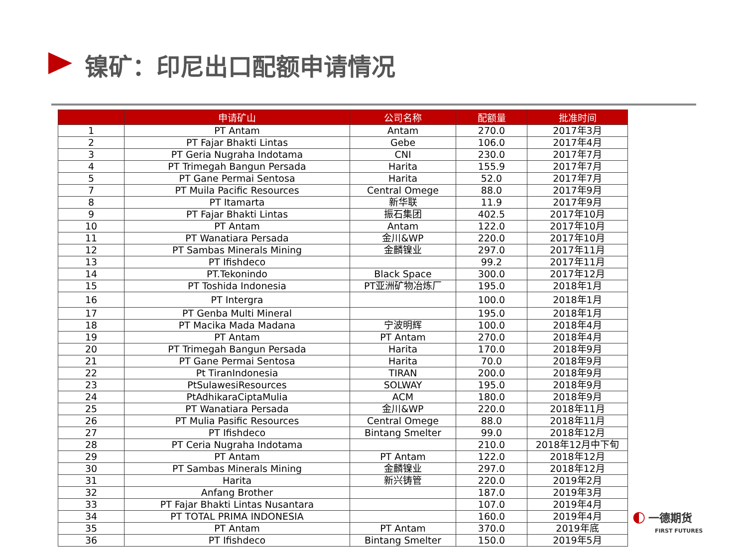镍矿：印尼出口配额申请情况
| | 申请矿山 | 公司名称 | 配额量 | 批准时间 |
| --- | --- | --- | --- | --- |
| 1 | PT Antam | Antam | 270.0 | 2017年3月 |
| 2 | PT Fajar Bhakti Lintas | Gebe | 106.0 | 2017年4月 |
| 3 | PT Geria Nugraha Indotama | CNI | 230.0 | 2017年7月 |
| 4 | PT Trimegah Bangun Persada | Harita | 155.9 | 2017年7月 |
| 5 | PT Gane Permai Sentosa | Harita | 52.0 | 2017年7月 |
| 7 | PT Muila Pacific Resources | Central Omege | 88.0 | 2017年9月 |
| 8 | PT Itamarta | 新华联 | 11.9 | 2017年9月 |
| 9 | PT Fajar Bhakti Lintas | 振石集团 | 402.5 | 2017年10月 |
| 10 | PT Antam | Antam | 122.0 | 2017年10月 |
| 11 | PT Wanatiara Persada | 金川&WP | 220.0 | 2017年10月 |
| 12 | PT Sambas Minerals Mining | 金麟镍业 | 297.0 | 2017年11月 |
| 13 | PT Ifishdeco | | 99.2 | 2017年11月 |
| 14 | PT.Tekonindo | Black Space | 300.0 | 2017年12月 |
| 15 | PT Toshida Indonesia | PT亚洲矿物冶炼厂 | 195.0 | 2018年1月 |
| 16 | PT Intergra | | 100.0 | 2018年1月 |
| 17 | PT Genba Multi Mineral | | 195.0 | 2018年1月 |
| 18 | PT Macika Mada Madana | 宁波明辉 | 100.0 | 2018年4月 |
| 19 | PT Antam | PT Antam | 270.0 | 2018年4月 |
| 20 | PT Trimegah Bangun Persada | Harita | 170.0 | 2018年9月 |
| 21 | PT Gane Permai Sentosa | Harita | 70.0 | 2018年9月 |
| 22 | Pt TiranIndonesia | TIRAN | 200.0 | 2018年9月 |
| 23 | PtSulawesiResources | SOLWAY | 195.0 | 2018年9月 |
| 24 | PtAdhikaraCiptaMulia | ACM | 180.0 | 2018年9月 |
| 25 | PT Wanatiara Persada | 金川&WP | 220.0 | 2018年11月 |
| 26 | PT Mulia Pasific Resources | Central Omege | 88.0 | 2018年11月 |
| 27 | PT Ifishdeco | Bintang Smelter | 99.0 | 2018年12月 |
| 28 | PT Ceria Nugraha Indotama | | 210.0 | 2018年12月中下旬 |
| 29 | PT Antam | PT Antam | 122.0 | 2018年12月 |
| 30 | PT Sambas Minerals Mining | 金麟镍业 | 297.0 | 2018年12月 |
| 31 | Harita | 新兴铸管 | 220.0 | 2019年2月 |
| 32 | Anfang Brother | | 187.0 | 2019年3月 |
| 33 | PT Fajar Bhakti Lintas Nusantara | | 107.0 | 2019年4月 |
| 34 | PT TOTAL PRIMA INDONESIA | | 160.0 | 2019年4月 |
| 35 | PT Antam | PT Antam | 370.0 | 2019年底 |
| 36 | PT Ifishdeco | Bintang Smelter | 150.0 | 2019年5月 |
◐ 一德期货
FIRST FUTURES